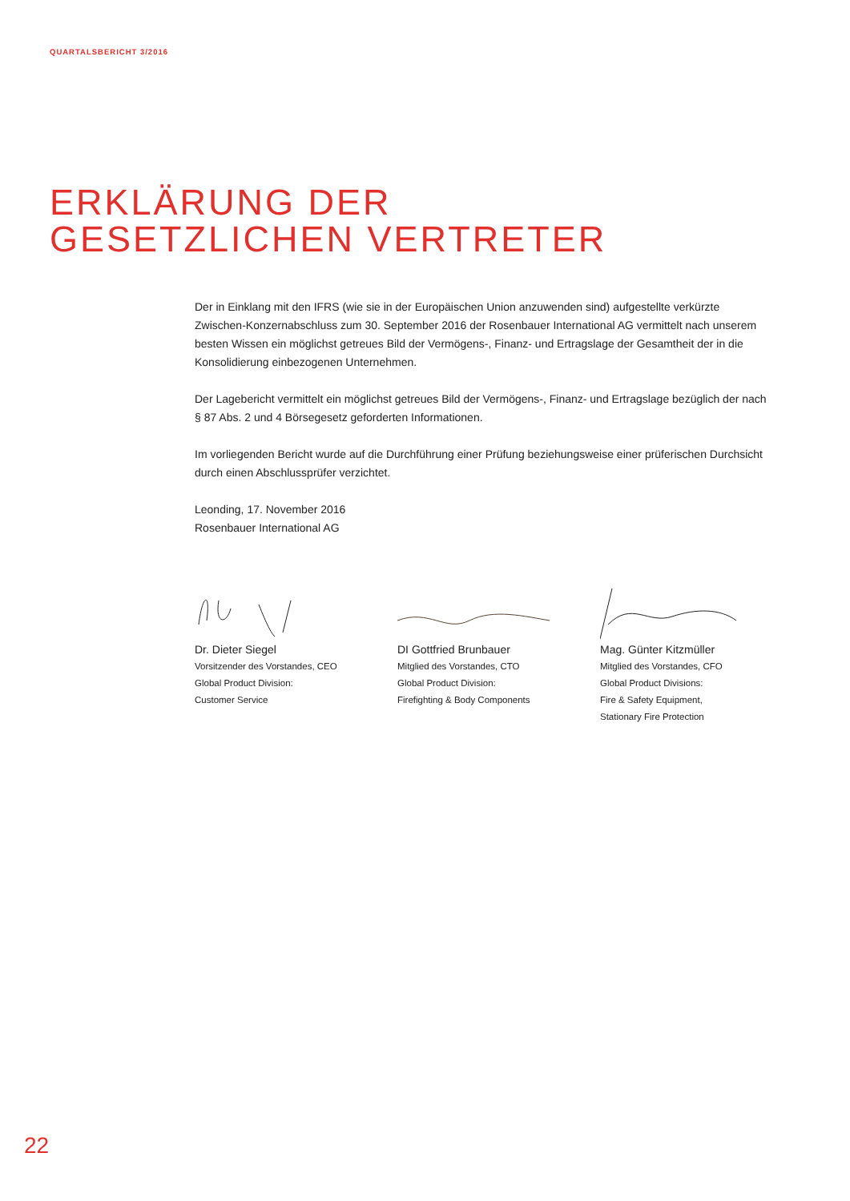QUARTALSBERICHT 3/2016
ERKLÄRUNG DER
GESETZLICHEN VERTRETER
Der in Einklang mit den IFRS (wie sie in der Europäischen Union anzuwenden sind) aufgestellte verkürzte Zwischen-Konzernabschluss zum 30. September 2016 der Rosenbauer International AG vermittelt nach unserem besten Wissen ein möglichst getreues Bild der Vermögens-, Finanz- und Ertragslage der Gesamtheit der in die Konsolidierung einbezogenen Unternehmen.
Der Lagebericht vermittelt ein möglichst getreues Bild der Vermögens-, Finanz- und Ertragslage bezüglich der nach § 87 Abs. 2 und 4 Börsegesetz geforderten Informationen.
Im vorliegenden Bericht wurde auf die Durchführung einer Prüfung beziehungsweise einer prüferischen Durchsicht durch einen Abschlussprüfer verzichtet.
Leonding, 17. November 2016
Rosenbauer International AG
Dr. Dieter Siegel
Vorsitzender des Vorstandes, CEO
Global Product Division:
Customer Service
DI Gottfried Brunbauer
Mitglied des Vorstandes, CTO
Global Product Division:
Firefighting & Body Components
Mag. Günter Kitzmüller
Mitglied des Vorstandes, CFO
Global Product Divisions:
Fire & Safety Equipment,
Stationary Fire Protection
22